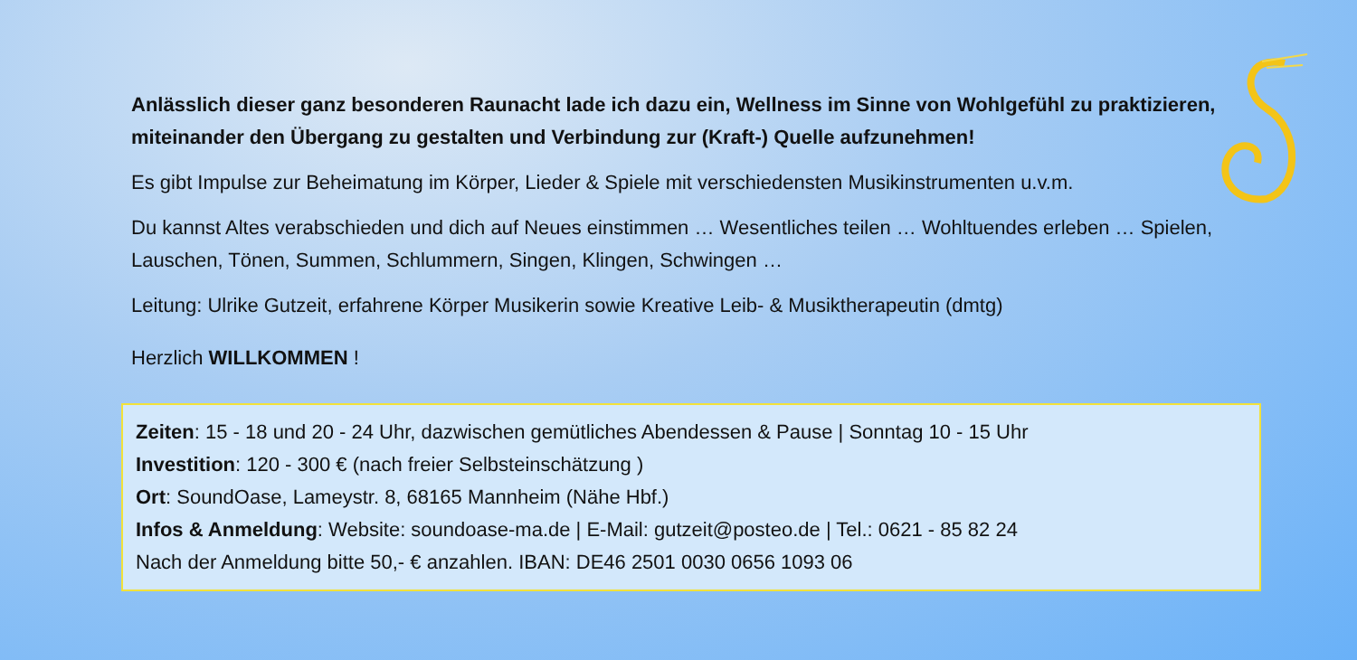Anlässlich dieser ganz besonderen Raunacht lade ich dazu ein, Wellness im Sinne von Wohlgefühl zu praktizieren, miteinander den Übergang zu gestalten und Verbindung zur (Kraft-) Quelle aufzunehmen!
Es gibt Impulse zur Beheimatung im Körper, Lieder & Spiele mit verschiedensten Musikinstrumenten u.v.m.
Du kannst Altes verabschieden und dich auf Neues einstimmen … Wesentliches teilen … Wohltuendes erleben … Spielen, Lauschen, Tönen, Summen, Schlummern, Singen, Klingen, Schwingen …
Leitung: Ulrike Gutzeit, erfahrene Körper Musikerin sowie Kreative Leib- & Musiktherapeutin (dmtg)
Herzlich WILLKOMMEN !
Zeiten: 15 - 18 und 20 - 24 Uhr, dazwischen gemütliches Abendessen & Pause | Sonntag 10 - 15 Uhr
Investition: 120 - 300 € (nach freier Selbsteinschätzung )
Ort: SoundOase, Lameystr. 8, 68165 Mannheim (Nähe Hbf.)
Infos & Anmeldung: Website: soundoase-ma.de | E-Mail: gutzeit@posteo.de | Tel.: 0621 - 85 82 24
Nach der Anmeldung bitte 50,- € anzahlen. IBAN: DE46 2501 0030 0656 1093 06